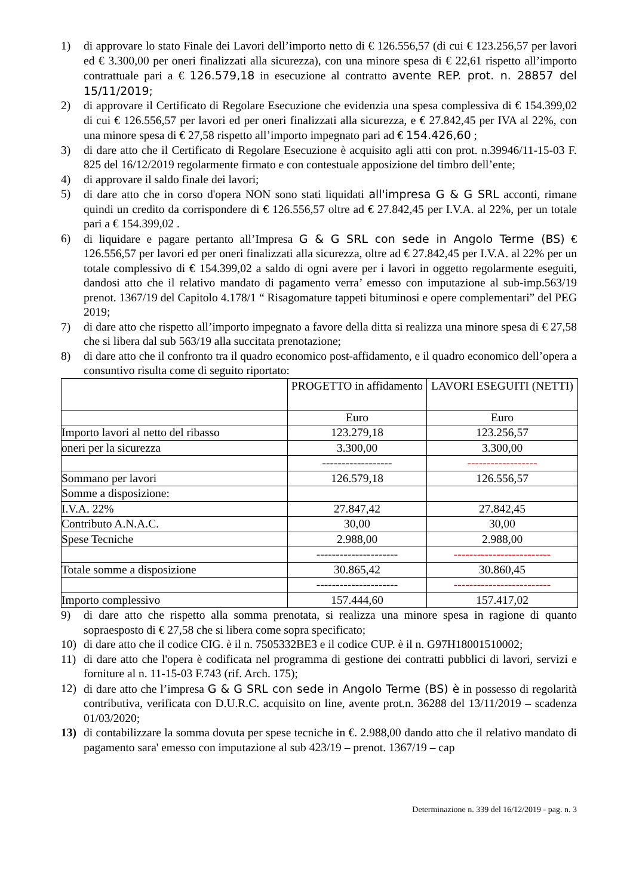1) di approvare lo stato Finale dei Lavori dell’importo netto di € 126.556,57 (di cui € 123.256,57 per lavori ed € 3.300,00 per oneri finalizzati alla sicurezza), con una minore spesa di € 22,61 rispetto all’importo contrattuale pari a € 126.579,18 in esecuzione al contratto avente REP. prot. n. 28857 del 15/11/2019;
2) di approvare il Certificato di Regolare Esecuzione che evidenzia una spesa complessiva di € 154.399,02 di cui € 126.556,57 per lavori ed per oneri finalizzati alla sicurezza, e € 27.842,45 per IVA al 22%, con una minore spesa di € 27,58 rispetto all’importo impegnato pari ad € 154.426,60 ;
3) di dare atto che il Certificato di Regolare Esecuzione è acquisito agli atti con prot. n.39946/11-15-03 F. 825 del 16/12/2019 regolarmente firmato e con contestuale apposizione del timbro dell’ente;
4) di approvare il saldo finale dei lavori;
5) di dare atto che in corso d'opera NON sono stati liquidati all'impresa G & G SRL acconti, rimane quindi un credito da corrispondere di € 126.556,57 oltre ad € 27.842,45 per I.V.A. al 22%, per un totale pari a € 154.399,02 .
6) di liquidare e pagare pertanto all’Impresa G & G SRL con sede in Angolo Terme (BS) € 126.556,57 per lavori ed per oneri finalizzati alla sicurezza, oltre ad € 27.842,45 per I.V.A. al 22% per un totale complessivo di € 154.399,02 a saldo di ogni avere per i lavori in oggetto regolarmente eseguiti, dandosi atto che il relativo mandato di pagamento verra’ emesso con imputazione al sub-imp.563/19 prenot. 1367/19 del Capitolo 4.178/1 “ Risagomature tappeti bituminosi e opere complementari” del PEG 2019;
7) di dare atto che rispetto all’importo impegnato a favore della ditta si realizza una minore spesa di € 27,58 che si libera dal sub 563/19 alla succitata prenotazione;
8) di dare atto che il confronto tra il quadro economico post-affidamento, e il quadro economico dell’opera a consuntivo risulta come di seguito riportato:
| | PROGETTO in affidamento | LAVORI ESEGUITI (NETTI) |
| | Euro | Euro |
| Importo lavori al netto del ribasso | 123.279,18 | 123.256,57 |
| oneri per la sicurezza | 3.300,00 | 3.300,00 |
| | ------------------ | ------------------ |
| Sommano per lavori | 126.579,18 | 126.556,57 |
| Somme a disposizione: | | |
| I.V.A. 22% | 27.847,42 | 27.842,45 |
| Contributo A.N.A.C. | 30,00 | 30,00 |
| Spese Tecniche | 2.988,00 | 2.988,00 |
| | --------------------- | ------------------------- |
| Totale somme a disposizione | 30.865,42 | 30.860,45 |
| | --------------------- | ------------------------- |
| Importo complessivo | 157.444,60 | 157.417,02 |
9) di dare atto che rispetto alla somma prenotata, si realizza una minore spesa in ragione di quanto sopraesposto di € 27,58 che si libera come sopra specificato;
10) di dare atto che il codice CIG. è il n. 7505332BE3 e il codice CUP. è il n. G97H18001510002;
11) di dare atto che l'opera è codificata nel programma di gestione dei contratti pubblici di lavori, servizi e forniture al n. 11-15-03 F.743 (rif. Arch. 175);
12) di dare atto che l’impresa G & G SRL con sede in Angolo Terme (BS) è in possesso di regolarità contributiva, verificata con D.U.R.C. acquisito on line, avente prot.n. 36288 del 13/11/2019 – scadenza 01/03/2020;
13) di contabilizzare la somma dovuta per spese tecniche in €. 2.988,00 dando atto che il relativo mandato di pagamento sara' emesso con imputazione al sub 423/19 – prenot. 1367/19 – cap
Determinazione n. 339 del 16/12/2019 - pag. n. 3